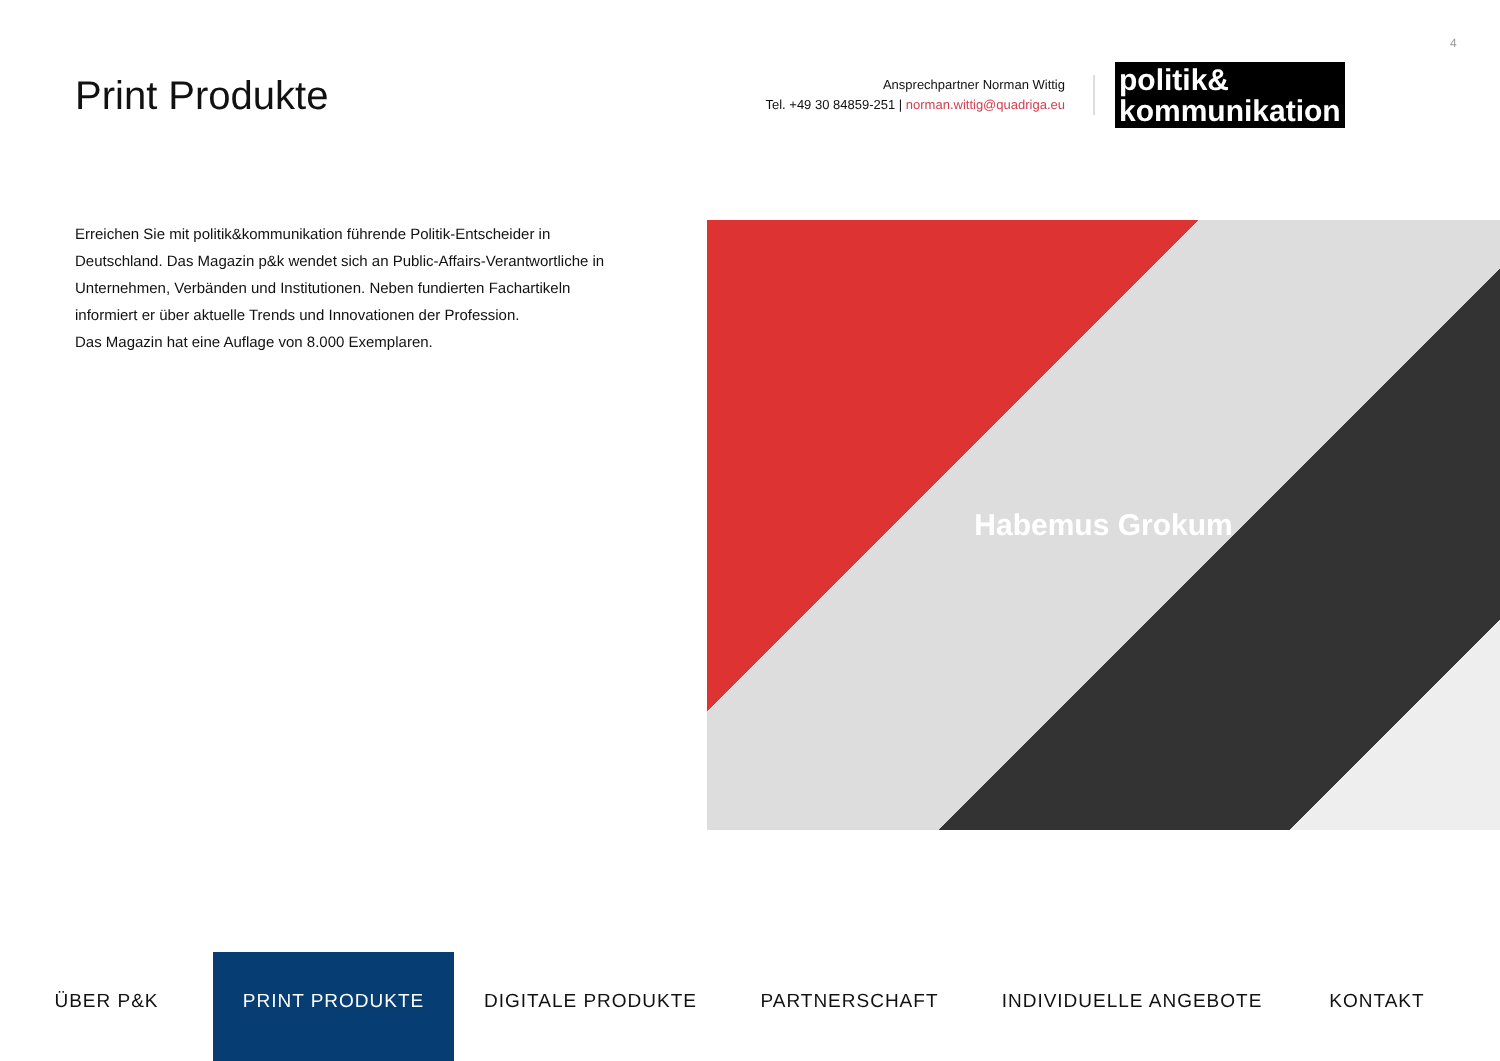4
Print Produkte
Ansprechpartner Norman Wittig
Tel. +49 30 84859-251 | norman.wittig@quadriga.eu
politik&
kommunikation
Erreichen Sie mit politik&kommunikation führende Politik-Entscheider in Deutschland. Das Magazin p&k wendet sich an Public-Affairs-Verantwortliche in Unternehmen, Verbänden und Institutionen. Neben fundierten Fachartikeln informiert er über aktuelle Trends und Innovationen der Profession.
Das Magazin hat eine Auflage von 8.000 Exemplaren.
Habemus Grokum
ÜBER P&K PRINT PRODUKTE DIGITALE PRODUKTE PARTNERSCHAFT INDIVIDUELLE ANGEBOTE KONTAKT